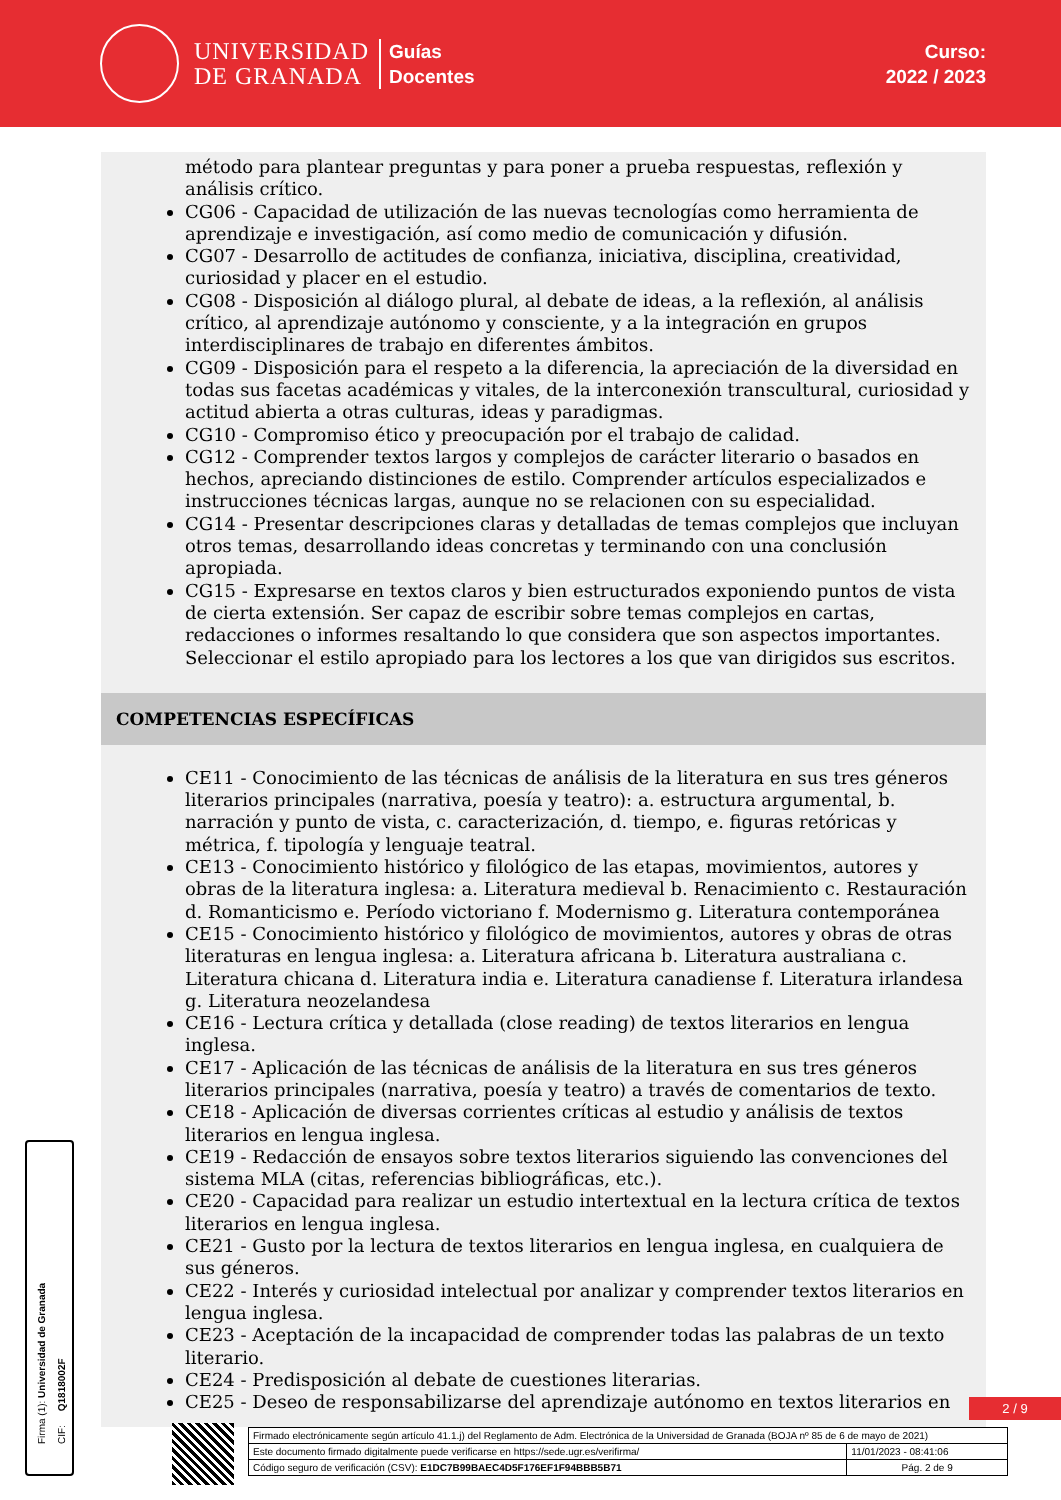UNIVERSIDAD
DE GRANADA
Guías
Docentes
Curso:
2022 / 2023
método para plantear preguntas y para poner a prueba respuestas, reflexión y análisis crítico.
CG06 - Capacidad de utilización de las nuevas tecnologías como herramienta de aprendizaje e investigación, así como medio de comunicación y difusión.
CG07 - Desarrollo de actitudes de confianza, iniciativa, disciplina, creatividad, curiosidad y placer en el estudio.
CG08 - Disposición al diálogo plural, al debate de ideas, a la reflexión, al análisis crítico, al aprendizaje autónomo y consciente, y a la integración en grupos interdisciplinares de trabajo en diferentes ámbitos.
CG09 - Disposición para el respeto a la diferencia, la apreciación de la diversidad en todas sus facetas académicas y vitales, de la interconexión transcultural, curiosidad y actitud abierta a otras culturas, ideas y paradigmas.
CG10 - Compromiso ético y preocupación por el trabajo de calidad.
CG12 - Comprender textos largos y complejos de carácter literario o basados en hechos, apreciando distinciones de estilo. Comprender artículos especializados e instrucciones técnicas largas, aunque no se relacionen con su especialidad.
CG14 - Presentar descripciones claras y detalladas de temas complejos que incluyan otros temas, desarrollando ideas concretas y terminando con una conclusión apropiada.
CG15 - Expresarse en textos claros y bien estructurados exponiendo puntos de vista de cierta extensión. Ser capaz de escribir sobre temas complejos en cartas, redacciones o informes resaltando lo que considera que son aspectos importantes. Seleccionar el estilo apropiado para los lectores a los que van dirigidos sus escritos.
COMPETENCIAS ESPECÍFICAS
CE11 - Conocimiento de las técnicas de análisis de la literatura en sus tres géneros literarios principales (narrativa, poesía y teatro): a. estructura argumental, b. narración y punto de vista, c. caracterización, d. tiempo, e. figuras retóricas y métrica, f. tipología y lenguaje teatral.
CE13 - Conocimiento histórico y filológico de las etapas, movimientos, autores y obras de la literatura inglesa: a. Literatura medieval b. Renacimiento c. Restauración d. Romanticismo e. Período victoriano f. Modernismo g. Literatura contemporánea
CE15 - Conocimiento histórico y filológico de movimientos, autores y obras de otras literaturas en lengua inglesa: a. Literatura africana b. Literatura australiana c. Literatura chicana d. Literatura india e. Literatura canadiense f. Literatura irlandesa g. Literatura neozelandesa
CE16 - Lectura crítica y detallada (close reading) de textos literarios en lengua inglesa.
CE17 - Aplicación de las técnicas de análisis de la literatura en sus tres géneros literarios principales (narrativa, poesía y teatro) a través de comentarios de texto.
CE18 - Aplicación de diversas corrientes críticas al estudio y análisis de textos literarios en lengua inglesa.
CE19 - Redacción de ensayos sobre textos literarios siguiendo las convenciones del sistema MLA (citas, referencias bibliográficas, etc.).
CE20 - Capacidad para realizar un estudio intertextual en la lectura crítica de textos literarios en lengua inglesa.
CE21 - Gusto por la lectura de textos literarios en lengua inglesa, en cualquiera de sus géneros.
CE22 - Interés y curiosidad intelectual por analizar y comprender textos literarios en lengua inglesa.
CE23 - Aceptación de la incapacidad de comprender todas las palabras de un texto literario.
CE24 - Predisposición al debate de cuestiones literarias.
CE25 - Deseo de responsabilizarse del aprendizaje autónomo en textos literarios en
Firma (1): Universidad de Granada
CIF: Q1818002F
2 / 9
| Firmado electrónicamente según artículo 41.1.j) del Reglamento de Adm. Electrónica de la Universidad de Granada (BOJA nº 85 de 6 de mayo de 2021) | |
| Este documento firmado digitalmente puede verificarse en https://sede.ugr.es/verifirma/ | 11/01/2023 - 08:41:06 |
| Código seguro de verificación (CSV): E1DC7B99BAEC4D5F176EF1F94BBB5B71 | Pág. 2 de 9 |